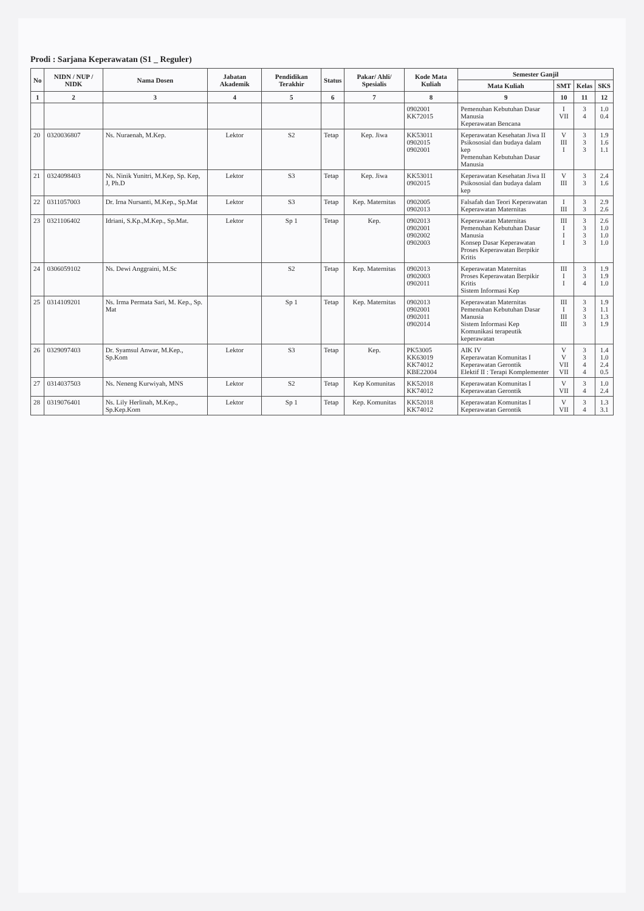Prodi : Sarjana Keperawatan (S1 _ Reguler)
| No | NIDN / NUP / NIDK | Nama Dosen | Jabatan Akademik | Pendidikan Terakhir | Status | Pakar/ Ahli/ Spesialis | Kode Mata Kuliah | Semester Ganjil | | | |
| --- | --- | --- | --- | --- | --- | --- | --- | --- | --- | --- | --- |
| | | | | | | | | Mata Kuliah | SMT | Kelas | SKS |
| 1 | 2 | 3 | 4 | 5 | 6 | 7 | 8 | 9 | 10 | 11 | 12 |
| | | | | | | | 0902001 KK72015 | Pemenuhan Kebutuhan Dasar Manusia Keperawatan Bencana | I VII | 3 4 | 1.0 0.4 |
| 20 | 0320036807 | Ns. Nuraenah, M.Kep. | Lektor | S2 | Tetap | Kep. Jiwa | KK53011 0902015 0902001 | Keperawatan Kesehatan Jiwa II Psikososial dan budaya dalam kep Pemenuhan Kebutuhan Dasar Manusia | V III I | 3 3 3 | 1.9 1.6 1.1 |
| 21 | 0324098403 | Ns. Ninik Yunitri, M.Kep, Sp. Kep, J, Ph.D | Lektor | S3 | Tetap | Kep. Jiwa | KK53011 0902015 | Keperawatan Kesehatan Jiwa II Psikososial dan budaya dalam kep | V III | 3 3 | 2.4 1.6 |
| 22 | 0311057003 | Dr. Irna Nursanti, M.Kep., Sp.Mat | Lektor | S3 | Tetap | Kep. Maternitas | 0902005 0902013 | Falsafah dan Teori Keperawatan Keperawatan Maternitas | I III | 3 3 | 2.9 2.6 |
| 23 | 0321106402 | Idriani, S.Kp.,M.Kep., Sp.Mat. | Lektor | Sp 1 | Tetap | Kep. | 0902013 0902001 0902002 0902003 | Keperawatan Maternitas Pemenuhan Kebutuhan Dasar Manusia Konsep Dasar Keperawatan Proses Keperawatan Berpikir Kritis | III I I I | 3 3 3 3 | 2.6 1.0 1.0 1.0 |
| 24 | 0306059102 | Ns. Dewi Anggraini, M.Sc | | S2 | Tetap | Kep. Maternitas | 0902013 0902003 0902011 | Keperawatan Maternitas Proses Keperawatan Berpikir Kritis Sistem Informasi Kep | III I I | 3 3 4 | 1.9 1.9 1.0 |
| 25 | 0314109201 | Ns. Irma Permata Sari, M. Kep., Sp. Mat | | Sp 1 | Tetap | Kep. Maternitas | 0902013 0902001 0902011 0902014 | Keperawatan Maternitas Pemenuhan Kebutuhan Dasar Manusia Sistem Informasi Kep Komunikasi terapeutik keperawatan | III I III III | 3 3 3 3 | 1.9 1.1 1.3 1.9 |
| 26 | 0329097403 | Dr. Syamsul Anwar, M.Kep., Sp.Kom | Lektor | S3 | Tetap | Kep. | PK53005 KK63019 KK74012 KBE22004 | AIK IV Keperawatan Komunitas I Keperawatan Gerontik Elektif II : Terapi Komplementer | V V VII VII | 3 3 4 4 | 1.4 1.0 2.4 0.5 |
| 27 | 0314037503 | Ns. Neneng Kurwiyah, MNS | Lektor | S2 | Tetap | Kep Komunitas | KK52018 KK74012 | Keperawatan Komunitas I Keperawatan Gerontik | V VII | 3 4 | 1.0 2.4 |
| 28 | 0319076401 | Ns. Lily Herlinah, M.Kep., Sp.Kep.Kom | Lektor | Sp 1 | Tetap | Kep. Komunitas | KK52018 KK74012 | Keperawatan Komunitas I Keperawatan Gerontik | V VII | 3 4 | 1.3 3.1 |